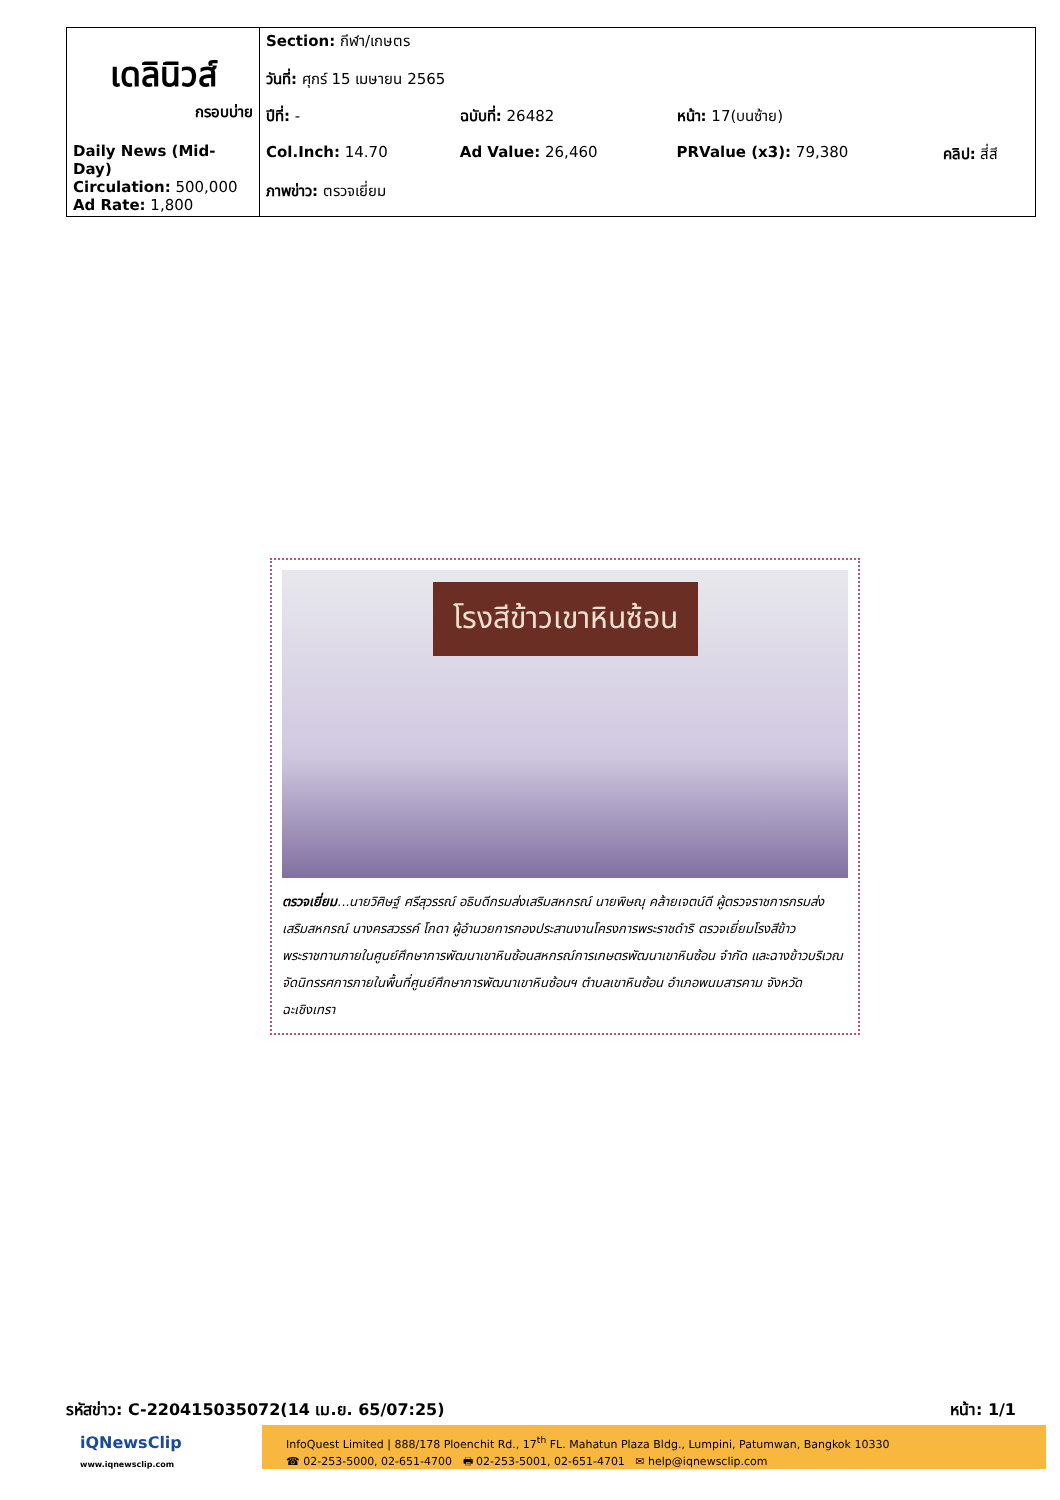| เดลินิวส์ กรอบบ่าย Daily News (Mid-Day) Circulation: 500,000 Ad Rate: 1,800 | Section: กีฬา/เกษตร | | | |
| | วันที่: ศุกร์ 15 เมษายน 2565 | | | |
| | ปีที่: - | ฉบับที่: 26482 | หน้า: 17(บนซ้าย) | |
| | Col.Inch: 14.70 | Ad Value: 26,460 | PRValue (x3): 79,380 | คลิป: สี่สี |
| | ภาพข่าว: ตรวจเยี่ยม | | | |
โรงสีข้าวเขาหินซ้อน
ตรวจเยี่ยม...นายวิศิษฐ์ ศรีสุวรรณ์ อธิบดีกรมส่งเสริมสหกรณ์ นายพิษณุ คล้ายเจตน์ดี ผู้ตรวจราชการกรมส่งเสริมสหกรณ์ นางครสวรรค์ โกดา ผู้อำนวยการกองประสานงานโครงการพระราชดำริ ตรวจเยี่ยมโรงสีข้าวพระราชทานภายในศูนย์ศึกษาการพัฒนาเขาหินซ้อนสหกรณ์การเกษตรพัฒนาเขาหินซ้อน จำกัด และฉางข้าวบริเวณจัดนิทรรศการภายในพื้นที่ศูนย์ศึกษาการพัฒนาเขาหินซ้อนฯ ตำบลเขาหินซ้อน อำเภอพนมสารคาม จังหวัดฉะเชิงเทรา
รหัสข่าว: C-220415035072(14 เม.ย. 65/07:25) หน้า: 1/1
iQNewsClip
www.iqnewsclip.com
InfoQuest Limited | 888/178 Ploenchit Rd., 17<sup>th</sup> FL. Mahatun Plaza Bldg., Lumpini, Patumwan, Bangkok 10330
☎ 02-253-5000, 02-651-4700 🖶 02-253-5001, 02-651-4701 ✉ help@iqnewsclip.com